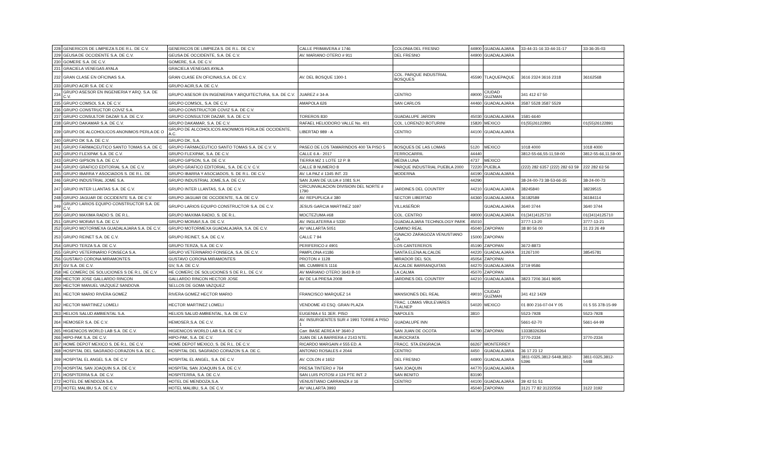| 228 | GENERICOS DE LIMPIEZA S.DE R.L. DE C.V. | GENERICOS DE LIMPIEZA S. DE R.L. DE C.V. | CALLE PRIMAVERA # 1746 | COLONIA DEL FRESNO | 44900 | GUADALAJARA | 33-44-31-16 33-44-31-17 | 33-36-35-03 |
| 229 | GEUSA DE OCCIDENTE S.A. DE C.V. | GEUSA DE OCCIDENTE, S.A. DE C.V. | AV. MARIANO OTERO # 911 | DEL FRESNO | 44900 | GUADALAJARA | | |
| 230 | GOMERE S.A. DE C.V. | GOMERE, S.A. DE C.V. | | | | | | |
| 231 | GRACIELA VENEGAS AYALA | GRACIELA VENEGAS AYALA | | | | | | |
| 232 | GRAN CLASE EN OFICINAS S.A. | GRAN CLASE EN OFICINAS,S.A. DE C.V. | AV. DEL BOSQUE 1300-1 | COL. PARQUE INDUSTRIAL BOSQUES | 45590 | TLAQUEPAQUE | 3616 2324 3616 2318 | 36162568 |
| 233 | GRUPO ACIR S.A. DE C.V. | GRUPO ACIR,S.A. DE C.V. | | | | | | |
| 234 | GRUPO ASESOR EN INGENIERIA Y ARQ. S.A. DE C.V. | GRUPO ASESOR EN INGENIERIA Y ARQUITECTURA, S.A. DE C.V. | JUAREZ # 34-A | CENTRO | 49000 | CIUDAD GUZMAN | 341 412 67 50 | |
| 235 | GRUPO COMSOL S.A. DE C.V. | GRUPO COMSOL, S.A. DE C.V. | AMAPOLA 626 | SAN CARLOS | 44460 | GUADALAJARA | 3587 5528 3587 5529 | |
| 236 | GRUPO CONSTRUCTOR COVIZ S.A. | GRUPO CONSTRUCTOR COVIZ S.A. DE C.V. | | | | | | |
| 237 | GRUPO CONSULTOR DAZAR S.A. DE C.V. | GRUPO CONSULTOR DAZAR, S.A. DE C.V. | TOREROS 830 | GUADALUPE JARDIN | 45030 | GUADALAJARA | 1581-6640 | |
| 238 | GRUPO DAKAMAR S.A. DE C.V. | GRUPO DAKAMAR, S.A. DE C.V. | RAFAEL HELIODORO VALLE No. 401 | COL. LORENZO BOTURINI | 15820 | MEXICO | 01(55)26122891 | 01(55)26122891 |
| 239 | GRUPO DE ALCOHOLICOS ANONIMOS PERLA DE O | GRUPO DE ALCOHOLICOS ANONIMOS PERLA DE OCCIDENTE, A.C. | LIBERTAD 989 - A | CENTRO | 44100 | GUADALAJARA | | |
| 240 | GRUPO DK S.A. DE C.V. | GRUPO DK, S.A. | | | | | | |
| 241 | GRUPO FARMACEUTICO SANTO TOMAS S.A. DE C | GRUPO FARMACEUTICO SANTO TOMAS S.A. DE C.V. V. | PASEO DE LOS TAMARINDOS 400 TA PISO 5 | BOSQUES DE LAS LOMAS | 5120 | MEXICO | 1018 4000 | 1018 4000 |
| 242 | GRUPO FLEXIPAK S.A. DE C.V. | GRUPO FLEXIPAK, S.A. DE C.V. | CALLE 6 A - 2017 | FERROCARRIL | 44440 | | 3812-55-66,55-11,59-00 | 3812-55-66,11,59-00 |
| 243 | GRUPO GIPSON S.A. DE C.V. | GRUPO GIPSON, S.A. DE C.V. | TIERRA MZ 1 LOTE 12 P. B | MEDIA LUNA | 4737 | MEXICO | | |
| 244 | GRUPO GRAFICO EDITORIAL S.A. DE C.V. | GRUPO GRAFICO EDITORIAL, S.A. DE C.V. C.V. | CALLE B NUMERO 8 | PARQUE INDUSTRIAL PUEBLA 2000 | 72220 | PUEBLA | (222) 282 6357 (222) 282 63 59 | 222 282 63 56 |
| 245 | GRUPO IBARRA Y ASOCIADOS S. DE R.L. DE | GRUPO IBARRA Y ASOCIADOS, S. DE R.L. DE C.V. | AV. LA PAZ # 1345 INT. 23 | MODERNA | 44190 | GUADALAJARA | | |
| 246 | GRUPO INDUSTRIAL JOME S.A. | GRUPO INDUSTRIAL JOME,S.A. DE C.V. | SAN JUAN DE ULUA # 1081 S.H. | | 44290 | | 38-24-00-73 38-53-66-35 | 38-24-00-73 |
| 247 | GRUPO INTER LLANTAS S.A. DE C.V. | GRUPO INTER LLANTAS, S.A. DE C.V. | CIRCUNVALACION DIVISIOIN DEL NORTE # 1790 | JARDINES DEL COUNTRY | 44210 | GUADALAJARA | 38245840 | 38239515 |
| 248 | GRUPO JAGUAR DE OCCIDENTE S.A. DE C.V. | GRUPO JAGUAR DE OCCIDENTE, S.A. DE C.V. | AV. REPUPLICA # 380 | SECTOR LIBERTAD | 44360 | GUADALAJARA | 36182589 | 36184114 |
| 249 | GRUPO LARIOS EQUIPO CONSTRUCTOR S.A. DE C.V. | GRUPO LARIOS EQUIPO CONSTRUCTOR S.A. DE C.V. | JESUS GARCIA MARTINEZ 1697 | VILLASEÑOR | | GUADALAJARA | 3640 3744 | 3640 3744 |
| 250 | GRUPO MAXIMA RADIO S. DE R.L. | GRUPO MAXIMA RADIO, S. DE R.L. | MOCTEZUMA #68 | COL. CENTRO | 49000 | GUADALAJARA | 01(341)4125710 | 01(341)4125710 |
| 251 | GRUPO MORAVI S.A. DE C.V. | GRUPO MORAVI,S.A. DE C.V. | AV. INGLATERRA # 5330 | GUADALAJARA TECHNOLOGY PARK | 45010 | | 3777-13-20 | 3777-13-21 |
| 252 | GRUPO MOTORMEXA GUADALAJARA S.A. DE C.V. | GRUPO MOTORMEXA GUADALAJARA, S.A. DE C.V. | AV VALLARTA 5051 | CAMINO REAL | 45040 | ZAPOPAN | 38 80 56 00 | 31 23 26 49 |
| 253 | GRUPO REINET S.A. DE C.V. | GRUPO REINET, S.A. DE C.V. | CALLE 7 94 | IGNACIO ZARAGOZA VENUSTIANO CA | 15000 | ZAPOPAN | | |
| 254 | GRUPO TERZA S.A. DE C.V. | GRUPO TERZA, S.A. DE C.V. | PERIFERICO # 4901 | LOS CANTEREROS | 45190 | ZAPOPAN | 3672-8873 | |
| 255 | GRUPO VETERINARIO FONSECA S.A. | GRUPO VETERINARIO FONSECA, S.A. DE C.V. | PAMPLONA #1186 | SANTA ELENA ALCALDE | 44220 | GUADALAJARA | 31267100 | 38545781 |
| 256 | GUSTAVO CORONA MIRAMONTES | GUSTAVO CORONA MIRAMONTES | PROTON # 1128 | MIRADOR DEL SOL | 45054 | ZAPOPAN | | |
| 257 | GV S.A. DE C.V. | GV, S.A. DE C.V. | MIL CUMBRES 1116 | ALCALDE BARRANQUITAS | 44270 | GUADALAJARA | 3719 9586 | |
| 258 | HE COMERC DE SOLUCIONES S DE R.L. DE C.V | HE COMERC DE SOLUCIONES S DE R.L. DE C.V. | AV MARIANO OTERO 3643 B-10 | LA CALMA | 45070 | ZAPOPAN | | |
| 259 | HECTOR JOSE GALLARDO RINCON | GALLARDO RINCON HECTOR JOSE | AV DE LA PRESA 2008 | JARDINES DEL COUNTRY | 44210 | GUADALAJARA | 3823 7206 3641 9695 | |
| 260 | HECTOR MANUEL VAZQUEZ SANDOVA | SELLOS DE GOMA VAZQUEZ | | | | | | |
| 261 | HECTOR MARIO RIVERA GOMEZ | RIVERA GOMEZ HECTOR MARIO | FRANCISCO MARQUEZ 14 | MANSIONES DEL REAL | 49010 | CIUDAD GUZMAN | 341 412 1429 | |
| 262 | HECTOR MARTINEZ LOMELI | HECTOR MARTINEZ LOMELI | VENDOME #3 ESQ. GRAN PLAZA | FRAC. LOMAS VBULEVARES TLALNEP | 54020 | MEXICO | 01 800 216-07-04 Y 05 | 01 5 55 378-15-99 |
| 263 | HELIOS SALUD AMBIENTAL S.A. | HELIOS SALUD AMBIENTAL, S.A. DE C.V. | EUGENIA # 51 3ER. PISO | NAPOLES | 3810 | | 5523-7928 | 5523-7928 |
| 264 | HEMOSER S.A. DE C.V. | HEMOSER,S.A. DE C.V. | AV. INSURGENTES SUR # 1991 TORRE A PISO 1 | GUADALUPE INN | | | 5661-62-70 | 5661-64-99 |
| 265 | HIGIENICOS WORLD LAB S.A. DE C.V. | HIGIENICOS WORLD LAB S.A. DE C.V. | Carr. BASE AEREA Nº 3640-2 | SAN JUAN DE OCOTA | 44790 | ZAPOPAN | 13338326264 | |
| 266 | HIPO-PAK S.A. DE C.V. | HIPO-PAK, S.A. DE C.V. | JUAN DE LA BARRERA # 2143 NTE. | BUROCRATA | | | 3770-2334 | 3770-2334 |
| 267 | HOME DEPOT MEXICO S. DE R.L. DE C.V. | HOME DEPOT MEXICO, S. DE R.L. DE C.V. | RICARDO MARGAIN # 555 ED. A | FRACC. STA.ENGRACIA | 66267 | MONTERREY | | |
| 268 | HOSPITAL DEL SAGRADO CORAZON S.A. DE C. | HOSPITAL DEL SAGRADO CORAZON S.A. DE C. | ANTONIO ROSALES # 2044 | CENTRO | 4450 | GUADALAJARA | 36 17 23 12 | |
| 269 | HOSPITAL EL ANGEL S.A. DE C.V | HOSPITAL EL ANGEL, S.A. DE C.V. | AV. COLON # 1652 | DEL FRESNO | 44900 | GUADALAJARA | 3811-0325,3812-5448,3812-5396 | 3811-0325,3812-5448 |
| 270 | HOSPITAL SAN JOAQUIN S.A. DE C.V. | HOSPITAL SAN JOAQUIN S.A. DE C.V. | PRESA TINTERO # 764 | SAN JOAQUIN | 44770 | GUADALAJARA | | |
| 271 | HOSPITERRA S.A. DE C.V. | HOSPITERRA, S.A. DE C.V. | SAN LUIS POTOSI # 124 PTE INT. 2 | SAN BENITO | 83190 | | | |
| 272 | HOTEL DE MENDOZA S.A. | HOTEL DE MENDOZA,S.A. | VENUSTIANO CARRANZA # 16 | CENTRO | 44100 | GUADALAJARA | 39 42 51 51 | |
| 273 | HOTEL MALIBU S.A. DE C.V. | HOTEL MALIBU, S.A. DE C.V. | AV VALLARTA 3993 | | 45040 | ZAPOPAN | 3121 77 82 31222556 | 3122 3192 |